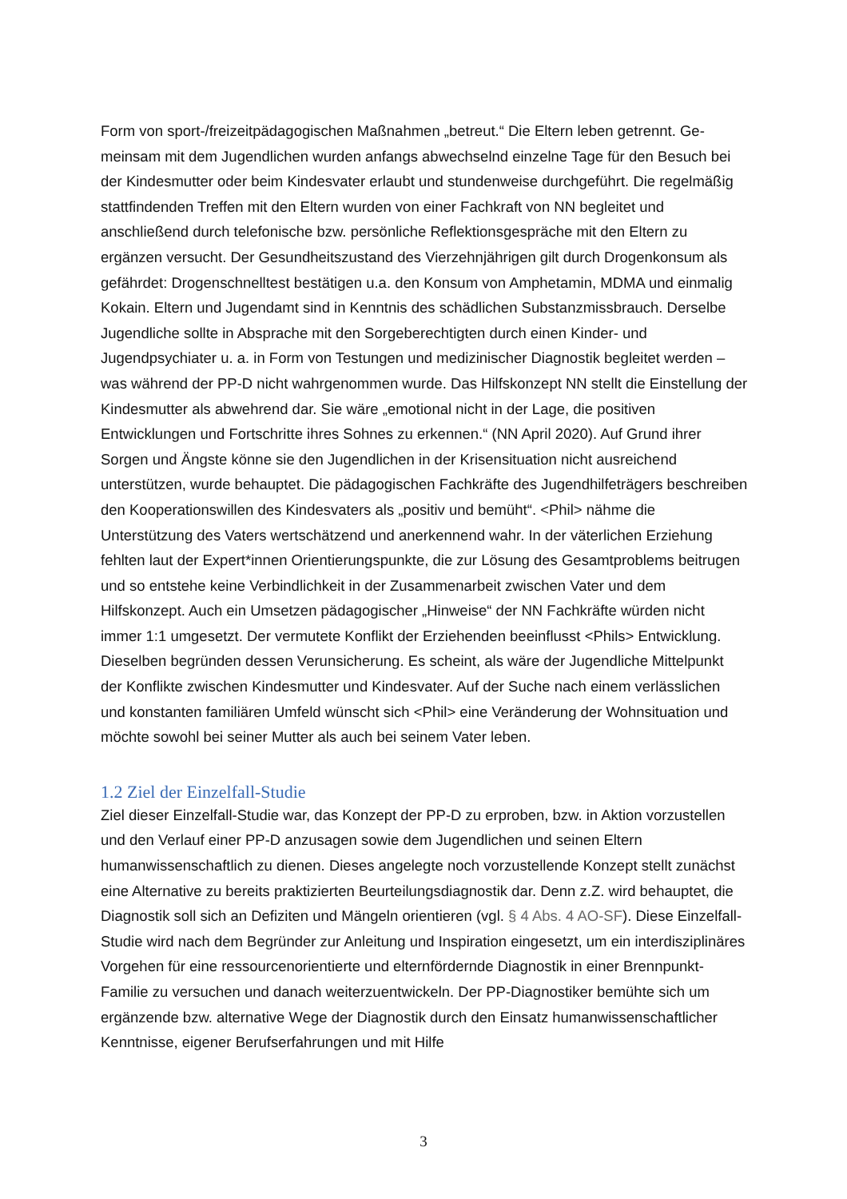Form von sport-/freizeitpädagogischen Maßnahmen „betreut.“ Die Eltern leben getrennt. Ge­meinsam mit dem Jugendlichen wurden anfangs abwechselnd einzelne Tage für den Besuch bei der Kindesmutter oder beim Kindesvater erlaubt und stundenweise durchgeführt. Die re­gelmäßig stattfindenden Treffen mit den Eltern wurden von einer Fachkraft von NN begleitet und anschließend durch telefonische bzw. persönliche Reflektionsgespräche mit den Eltern zu ergänzen versucht. Der Gesundheitszustand des Vierzehnjährigen gilt durch Drogenkon­sum als gefährdet: Drogenschnelltest bestätigen u.a. den Konsum von Amphetamin, MDMA und einmalig Kokain. Eltern und Jugendamt sind in Kenntnis des schädlichen Substanzmiss­brauch. Derselbe Jugendliche sollte in Absprache mit den Sorgeberechtigten durch einen Kinder- und Jugendpsychiater u. a. in Form von Testungen und medizinischer Diagnostik be­gleitet werden – was während der PP-D nicht wahrgenommen wurde. Das Hilfskonzept NN stellt die Einstellung der Kindesmutter als abwehrend dar. Sie wäre „emotional nicht in der Lage, die positiven Entwicklungen und Fortschritte ihres Sohnes zu erkennen.“ (NN April 2020). Auf Grund ihrer Sorgen und Ängste könne sie den Jugendlichen in der Krisensituation nicht ausreichend unterstützen, wurde behauptet. Die pädagogischen Fachkräfte des Ju­gendhilfeträgers beschreiben den Kooperationswillen des Kindesvaters als „positiv und be­müht“. <Phil> nähme die Unterstützung des Vaters wertschätzend und anerkennend wahr. In der väterlichen Erziehung fehlten laut der Expert*innen Orientierungspunkte, die zur Lösung des Gesamtproblems beitrugen und so entstehe keine Verbindlichkeit in der Zusammenar­beit zwischen Vater und dem Hilfskonzept. Auch ein Umsetzen pädagogischer „Hinweise“ der NN Fachkräfte würden nicht immer 1:1 umgesetzt. Der vermutete Konflikt der Erziehen­den beeinflusst <Phils> Entwicklung. Dieselben begründen dessen Verunsicherung. Es scheint, als wäre der Jugendliche Mittelpunkt der Konflikte zwischen Kindesmutter und Kin­desvater. Auf der Suche nach einem verlässlichen und konstanten familiären Umfeld wünscht sich <Phil> eine Veränderung der Wohnsituation und möchte sowohl bei seiner Mut­ter als auch bei seinem Vater leben.
1.2 Ziel der Einzelfall-Studie
Ziel dieser Einzelfall-Studie war, das Konzept der PP-D zu erproben, bzw. in Aktion vorzu­stellen und den Verlauf einer PP-D anzusagen sowie dem Jugendlichen und seinen Eltern humanwissenschaftlich zu dienen. Dieses angelegte noch vorzustellende Konzept stellt zu­nächst eine Alternative zu bereits praktizierten Beurteilungsdiagnostik dar. Denn z.Z. wird behauptet, die Diagnostik soll sich an Defiziten und Mängeln orientieren (vgl. § 4 Abs. 4 AO-SF). Diese Einzelfall-Studie wird nach dem Begründer zur Anleitung und Inspiration einge­setzt, um ein interdisziplinäres Vorgehen für eine ressourcenorientierte und elternfördernde Diagnostik in einer Brennpunkt-Familie zu versuchen und danach weiterzuentwickeln. Der PP-Diagnostiker bemühte sich um ergänzende bzw. alternative Wege der Diagnostik durch den Einsatz humanwissenschaftlicher Kenntnisse, eigener Berufserfahrungen und mit Hilfe
3